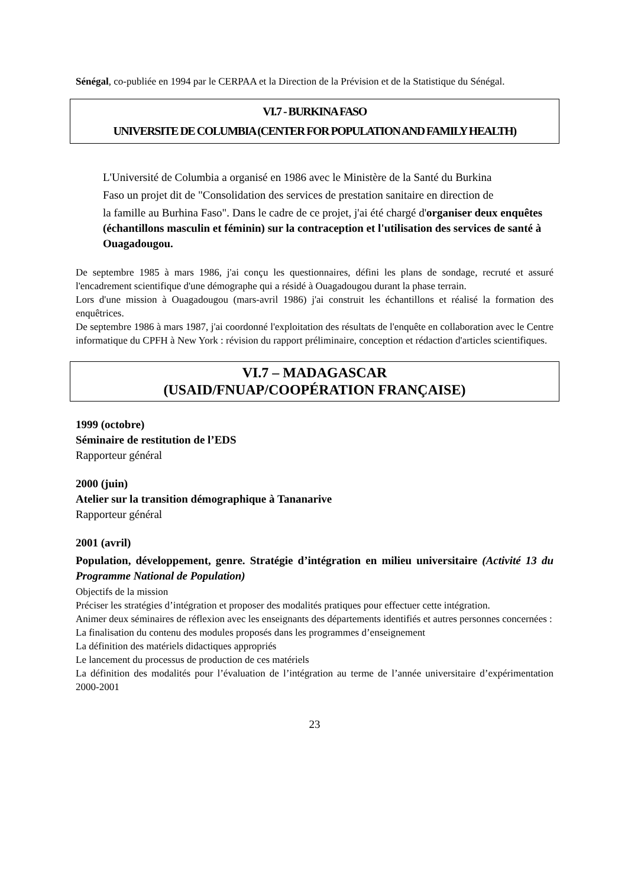Sénégal, co-publiée en 1994 par le CERPAA et la Direction de la Prévision et de la Statistique du Sénégal.
VI.7 - BURKINA FASO
UNIVERSITE DE COLUMBIA (CENTER FOR POPULATION AND FAMILY HEALTH)
L'Université de Columbia a organisé en 1986 avec le Ministère de la Santé du Burkina
Faso un projet dit de "Consolidation des services de prestation sanitaire en direction de
la famille au Burhina Faso". Dans le cadre de ce projet, j'ai été chargé d'organiser deux enquêtes (échantillons masculin et féminin) sur la contraception et l'utilisation des services de santé à Ouagadougou.
De septembre 1985 à mars 1986, j'ai conçu les questionnaires, défini les plans de sondage, recruté et assuré l'encadrement scientifique d'une démographe qui a résidé à Ouagadougou durant la phase terrain.
Lors d'une mission à Ouagadougou (mars-avril 1986) j'ai construit les échantillons et réalisé la formation des enquêtrices.
De septembre 1986 à mars 1987, j'ai coordonné l'exploitation des résultats de l'enquête en collaboration avec le Centre informatique du CPFH à New York : révision du rapport préliminaire, conception et rédaction d'articles scientifiques.
VI.7 – MADAGASCAR
(USAID/FNUAP/COOPÉRATION FRANÇAISE)
1999 (octobre)
Séminaire de restitution de l’EDS
Rapporteur général
2000 (juin)
Atelier sur la transition démographique à Tananarive
Rapporteur général
2001 (avril)
Population, développement, genre. Stratégie d’intégration en milieu universitaire (Activité 13 du Programme National de Population)
Objectifs de la mission
Préciser les stratégies d’intégration et proposer des modalités pratiques pour effectuer cette intégration.
Animer deux séminaires de réflexion avec les enseignants des départements identifiés et autres personnes concernées :
La finalisation du contenu des modules proposés dans les programmes d’enseignement
La définition des matériels didactiques appropriés
Le lancement du processus de production de ces matériels
La définition des modalités pour l’évaluation de l’intégration au terme de l’année universitaire d’expérimentation 2000-2001
23